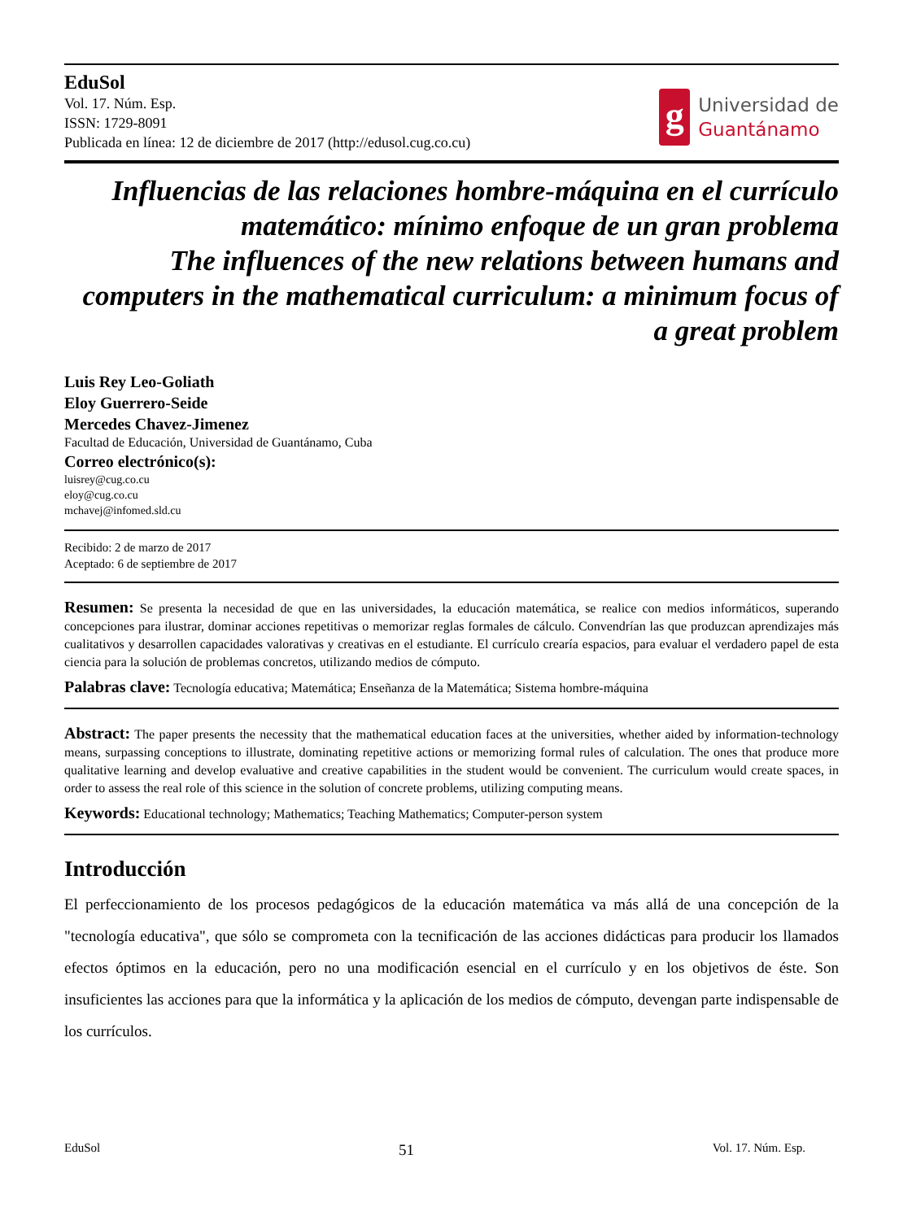EduSol
Vol. 17. Núm. Esp.
ISSN: 1729-8091
Publicada en línea: 12 de diciembre de 2017 (http://edusol.cug.co.cu)
g
Universidad de
Guantánamo
Influencias de las relaciones hombre-máquina en el currículo matemático: mínimo enfoque de un gran problema
The influences of the new relations between humans and computers in the mathematical curriculum: a minimum focus of a great problem
Luis Rey Leo-Goliath
Eloy Guerrero-Seide
Mercedes Chavez-Jimenez
Facultad de Educación, Universidad de Guantánamo, Cuba
Correo electrónico(s):
luisrey@cug.co.cu
eloy@cug.co.cu
mchavej@infomed.sld.cu
Recibido: 2 de marzo de 2017
Aceptado: 6 de septiembre de 2017
Resumen: Se presenta la necesidad de que en las universidades, la educación matemática, se realice con medios informáticos, superando concepciones para ilustrar, dominar acciones repetitivas o memorizar reglas formales de cálculo. Convendrían las que produzcan aprendizajes más cualitativos y desarrollen capacidades valorativas y creativas en el estudiante. El currículo crearía espacios, para evaluar el verdadero papel de esta ciencia para la solución de problemas concretos, utilizando medios de cómputo.
Palabras clave: Tecnología educativa; Matemática; Enseñanza de la Matemática; Sistema hombre-máquina
Abstract: The paper presents the necessity that the mathematical education faces at the universities, whether aided by information-technology means, surpassing conceptions to illustrate, dominating repetitive actions or memorizing formal rules of calculation. The ones that produce more qualitative learning and develop evaluative and creative capabilities in the student would be convenient. The curriculum would create spaces, in order to assess the real role of this science in the solution of concrete problems, utilizing computing means.
Keywords: Educational technology; Mathematics; Teaching Mathematics; Computer-person system
Introducción
El perfeccionamiento de los procesos pedagógicos de la educación matemática va más allá de una concepción de la "tecnología educativa", que sólo se comprometa con la tecnificación de las acciones didácticas para producir los llamados efectos óptimos en la educación, pero no una modificación esencial en el currículo y en los objetivos de éste. Son insuficientes las acciones para que la informática y la aplicación de los medios de cómputo, devengan parte indispensable de los currículos.
EduSol 51 Vol. 17. Núm. Esp.